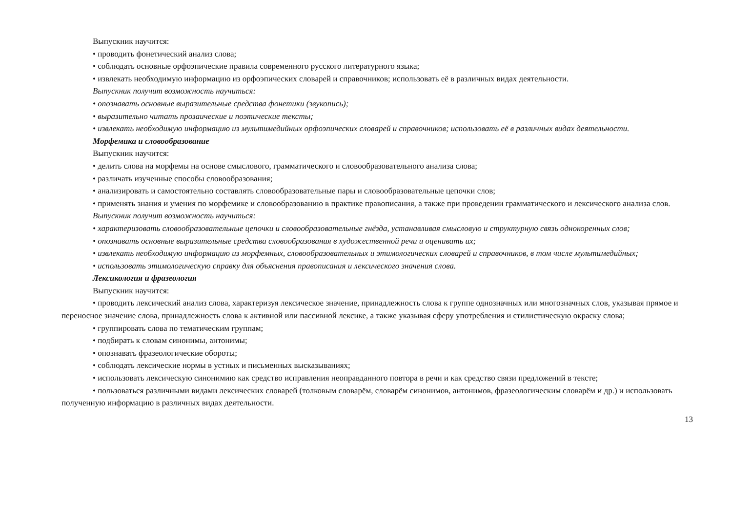Выпускник научится:
• проводить фонетический анализ слова;
• соблюдать основные орфоэпические правила современного русского литературного языка;
• извлекать необходимую информацию из орфоэпических словарей и справочников; использовать её в различных видах деятельности.
Выпускник получит возможность научиться:
• опознавать основные выразительные средства фонетики (звукопись);
• выразительно читать прозаические и поэтические тексты;
• извлекать необходимую информацию из мультимедийных орфоэпических словарей и справочников; использовать её в различных видах деятельности.
Морфемика и словообразование
Выпускник научится:
• делить слова на морфемы на основе смыслового, грамматического и словообразовательного анализа слова;
• различать изученные способы словообразования;
• анализировать и самостоятельно составлять словообразовательные пары и словообразовательные цепочки слов;
• применять знания и умения по морфемике и словообразованию в практике правописания, а также при проведении грамматического и лексического анализа слов.
Выпускник получит возможность научиться:
• характеризовать словообразовательные цепочки и словообразовательные гнёзда, устанавливая смысловую и структурную связь однокоренных слов;
• опознавать основные выразительные средства словообразования в художественной речи и оценивать их;
• извлекать необходимую информацию из морфемных, словообразовательных и этимологических словарей и справочников, в том числе мультимедийных;
• использовать этимологическую справку для объяснения правописания и лексического значения слова.
Лексикология и фразеология
Выпускник научится:
• проводить лексический анализ слова, характеризуя лексическое значение, принадлежность слова к группе однозначных или многозначных слов, указывая прямое и переносное значение слова, принадлежность слова к активной или пассивной лексике, а также указывая сферу употребления и стилистическую окраску слова;
• группировать слова по тематическим группам;
• подбирать к словам синонимы, антонимы;
• опознавать фразеологические обороты;
• соблюдать лексические нормы в устных и письменных высказываниях;
• использовать лексическую синонимию как средство исправления неоправданного повтора в речи и как средство связи предложений в тексте;
• пользоваться различными видами лексических словарей (толковым словарём, словарём синонимов, антонимов, фразеологическим словарём и др.) и использовать полученную информацию в различных видах деятельности.
13